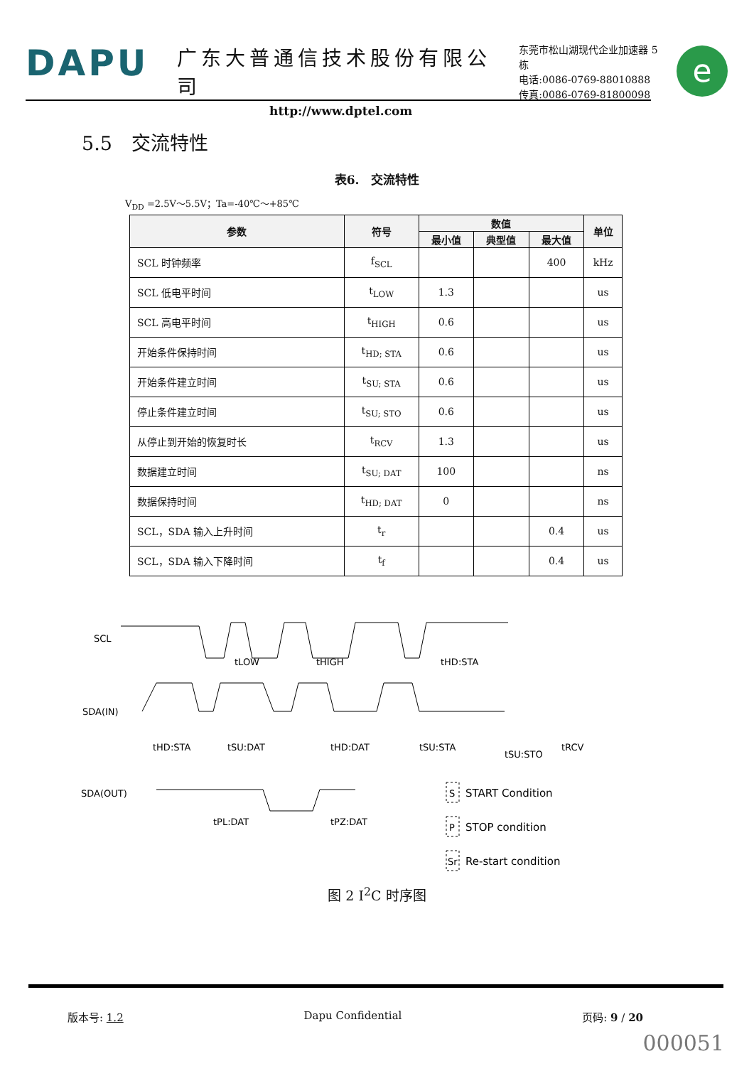DAPU
广东大普通信技术股份有限公司
http://www.dptel.com
东莞市松山湖现代企业加速器 5 栋
电话:0086-0769-88010888
传真:0086-0769-81800098
e
5.5　交流特性
表6.　交流特性
V<sub>DD</sub> =2.5V～5.5V；Ta=-40℃～+85℃
| 参数 | 符号 | 数值 | | | 单位 |
| --- | --- | --- | --- | --- | --- |
| | | 最小值 | 典型值 | 最大值 | |
| SCL 时钟频率 | f<sub>SCL</sub> | | | 400 | kHz |
| SCL 低电平时间 | t<sub>LOW</sub> | 1.3 | | | us |
| SCL 高电平时间 | t<sub>HIGH</sub> | 0.6 | | | us |
| 开始条件保持时间 | t<sub>HD; STA</sub> | 0.6 | | | us |
| 开始条件建立时间 | t<sub>SU; STA</sub> | 0.6 | | | us |
| 停止条件建立时间 | t<sub>SU; STO</sub> | 0.6 | | | us |
| 从停止到开始的恢复时长 | t<sub>RCV</sub> | 1.3 | | | us |
| 数据建立时间 | t<sub>SU; DAT</sub> | 100 | | | ns |
| 数据保持时间 | t<sub>HD; DAT</sub> | 0 | | | ns |
| SCL，SDA 输入上升时间 | t<sub>r</sub> | | | 0.4 | us |
| SCL，SDA 输入下降时间 | t<sub>f</sub> | | | 0.4 | us |
SCL
SDA(IN)
SDA(OUT)
tLOW
tHIGH
tHD:STA
tHD:STA
tSU:DAT
tHD:DAT
tSU:STA
tSU:STO
tRCV
tPL:DAT
tPZ:DAT
S
START Condition
P
STOP condition
Sr
Re-start condition
图 2 I<sup>2</sup>C 时序图
版本号: 1.2 Dapu Confidential 页码: 9 / 20
000051